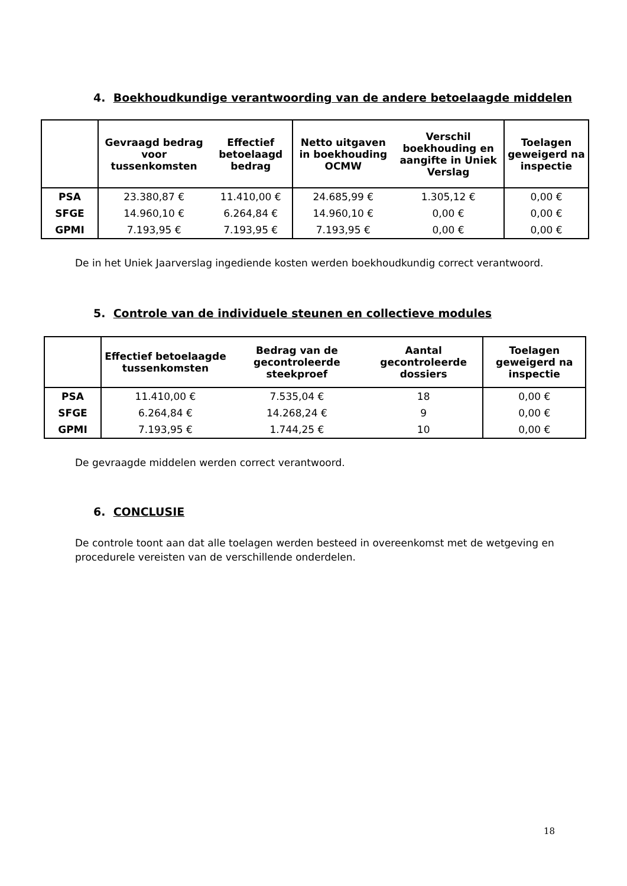4. Boekhoudkundige verantwoording van de andere betoelaagde middelen
| | Gevraagd bedrag voor tussenkomsten | Effectief betoelaagd bedrag | Netto uitgaven in boekhouding OCMW | Verschil boekhouding en aangifte in Uniek Verslag | Toelagen geweigerd na inspectie |
| --- | --- | --- | --- | --- | --- |
| PSA | 23.380,87 € | 11.410,00 € | 24.685,99 € | 1.305,12 € | 0,00 € |
| SFGE | 14.960,10 € | 6.264,84 € | 14.960,10 € | 0,00 € | 0,00 € |
| GPMI | 7.193,95 € | 7.193,95 € | 7.193,95 € | 0,00 € | 0,00 € |
De in het Uniek Jaarverslag ingediende kosten werden boekhoudkundig correct verantwoord.
5. Controle van de individuele steunen en collectieve modules
| | Effectief betoelaagde tussenkomsten | Bedrag van de gecontroleerde steekproef | Aantal gecontroleerde dossiers | Toelagen geweigerd na inspectie |
| --- | --- | --- | --- | --- |
| PSA | 11.410,00 € | 7.535,04 € | 18 | 0,00 € |
| SFGE | 6.264,84 € | 14.268,24 € | 9 | 0,00 € |
| GPMI | 7.193,95 € | 1.744,25 € | 10 | 0,00 € |
De gevraagde middelen werden correct verantwoord.
6. CONCLUSIE
De controle toont aan dat alle toelagen werden besteed in overeenkomst met de wetgeving en procedurele vereisten van de verschillende onderdelen.
18